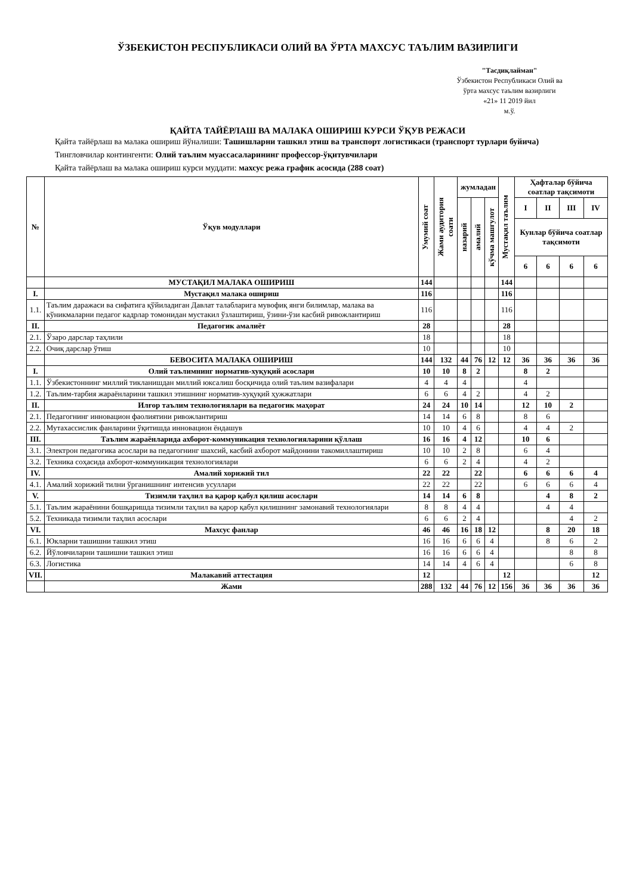ЎЗБЕКИСТОН РЕСПУБЛИКАСИ ОЛИЙ ВА ЎРТА МАХСУС ТАЪЛИМ ВАЗИРЛИГИ
"Тасдиқлайман"
Ўзбекистон Республикаси Олий ва
ўрта махсус таълим вазирлиги
«21» 11 2019 йил
м.ў.
ҚАЙТА ТАЙЁРЛАШ ВА МАЛАКА ОШИРИШ КУРСИ ЎҚУВ РЕЖАСИ
Қайта тайёрлаш ва малака ошириш йўналиши: Ташишларни ташкил этиш ва транспорт логистикаси (транспорт турлари буйича)
Тингловчилар контингенти: Олий таълим муассасаларининг профессор-ўқитувчилари
Қайта тайёрлаш ва малака ошириш курси муддати: махсус режа график асосида (288 соат)
| № | Ўқув модуллари | Умумий соат | Жами аудитория соати | жумладан | | | Мустақил таълим | Ҳафталар бўйича соатлар тақсимоти | | | |
| --- | --- | --- | --- | --- | --- | --- | --- | --- | --- | --- | --- |
| | | | | назарий | амалий | кўчма машғулот | | I | II | III | IV |
| | | | | | | | | Кунлар бўйича соатлар тақсимоти | | | |
| | | | | | | | | 6 | 6 | 6 | 6 |
| | МУСТАҚИЛ МАЛАКА ОШИРИШ | 144 | | | | | 144 | | | | |
| I. | Мустақил малака ошириш | 116 | | | | | 116 | | | | |
| 1.1. | Таълим даражаси ва сифатига қўйиладиган Давлат талабларига мувофиқ янги билимлар, малака ва кўникмаларни педагог кадрлар томонидан мустакил ўзлаштириш, ўзини-ўзи касбий ривожлантириш | 116 | | | | | 116 | | | | |
| II. | Педагогик амалиёт | 28 | | | | | 28 | | | | |
| 2.1. | Ўзаро дарслар таҳлили | 18 | | | | | 18 | | | | |
| 2.2. | Очиқ дарслар ўтиш | 10 | | | | | 10 | | | | |
| | БЕВОСИТА МАЛАКА ОШИРИШ | 144 | 132 | 44 | 76 | 12 | 12 | 36 | 36 | 36 | 36 |
| I. | Олий таълимнинг норматив-хуқуқий асослари | 10 | 10 | 8 | 2 | | | 8 | 2 | | |
| 1.1. | Ўзбекистоннинг миллий тикланишдан миллий юксалиш босқичида олий таълим вазифалари | 4 | 4 | 4 | | | | 4 | | | |
| 1.2. | Таълим-тарбия жараёнларини ташкил этишнинг норматив-хуқуқий ҳужжатлари | 6 | 6 | 4 | 2 | | | 4 | 2 | | |
| II. | Илғор таълим технологиялари ва педагогик маҳорат | 24 | 24 | 10 | 14 | | | 12 | 10 | 2 | |
| 2.1. | Педагогнинг инновацион фаолиятини ривожлантириш | 14 | 14 | 6 | 8 | | | 8 | 6 | | |
| 2.2. | Мутахассислик фанларини ўқитишда инновацион ёндашув | 10 | 10 | 4 | 6 | | | 4 | 4 | 2 | |
| III. | Таълим жараёнларида ахборот-коммуникация технологияларини қўллаш | 16 | 16 | 4 | 12 | | | 10 | 6 | | |
| 3.1. | Электрон педагогика асослари ва педагогнинг шахсий, касбий ахборот майдонини такомиллаштириш | 10 | 10 | 2 | 8 | | | 6 | 4 | | |
| 3.2. | Техника соҳасида ахборот-коммуникация технологиялари | 6 | 6 | 2 | 4 | | | 4 | 2 | | |
| IV. | Амалий хорижий тил | 22 | 22 | | 22 | | | 6 | 6 | 6 | 4 |
| 4.1. | Амалий хорижий тилни ўрганишнинг интенсив усуллари | 22 | 22 | | 22 | | | 6 | 6 | 6 | 4 |
| V. | Тизимли таҳлил ва қарор қабул қилиш асослари | 14 | 14 | 6 | 8 | | | | 4 | 8 | 2 |
| 5.1. | Таълим жараёнини бошқаришда тизимли таҳлил ва қарор қабул қилишнинг замонавий технологиялари | 8 | 8 | 4 | 4 | | | | 4 | 4 | |
| 5.2. | Техникада тизимли таҳлил асослари | 6 | 6 | 2 | 4 | | | | | 4 | 2 |
| VI. | Махсус фанлар | 46 | 46 | 16 | 18 | 12 | | | 8 | 20 | 18 |
| 6.1. | Юкларни ташишни ташкил этиш | 16 | 16 | 6 | 6 | 4 | | | 8 | 6 | 2 |
| 6.2. | Йўловчиларни ташишни ташкил этиш | 16 | 16 | 6 | 6 | 4 | | | | 8 | 8 |
| 6.3. | Логистика | 14 | 14 | 4 | 6 | 4 | | | | 6 | 8 |
| VII. | Малакавий аттестация | 12 | | | | | 12 | | | | 12 |
| | Жами | 288 | 132 | 44 | 76 | 12 | 156 | 36 | 36 | 36 | 36 |